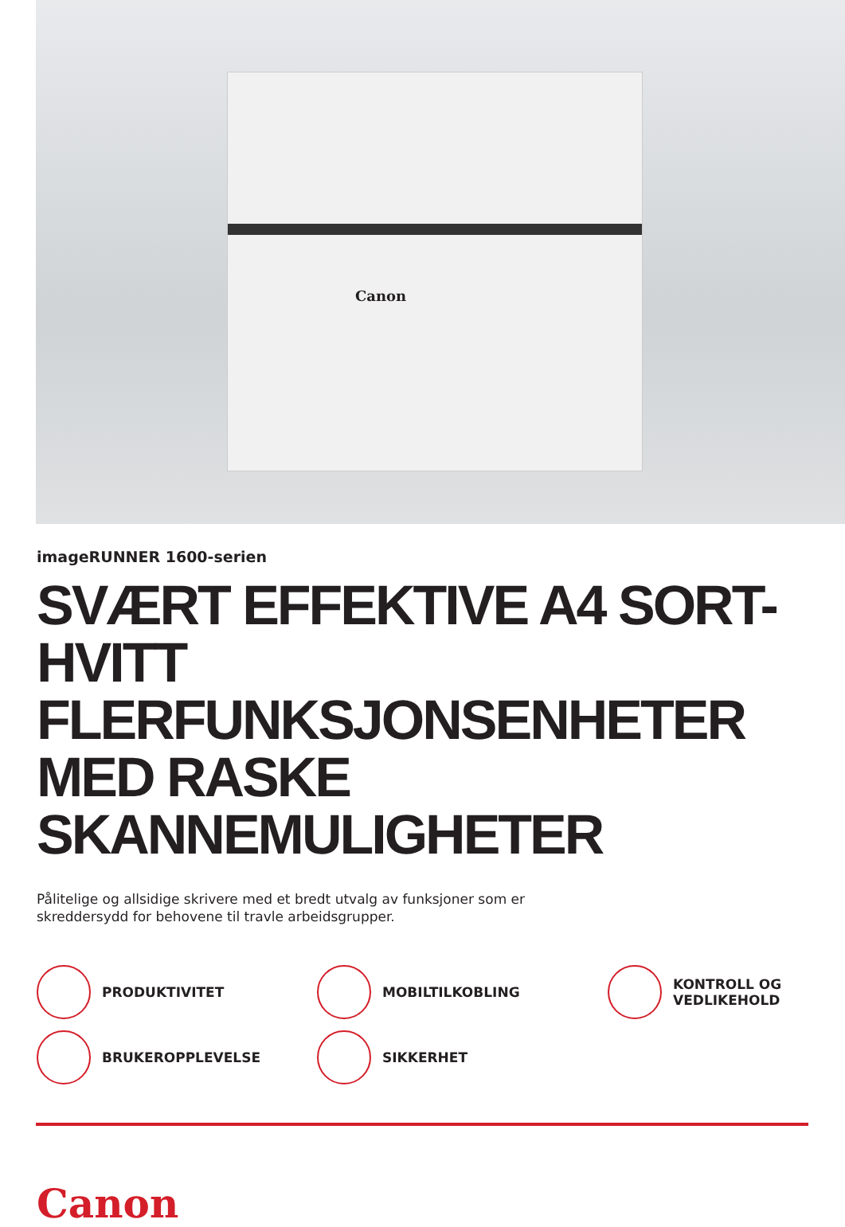Canon
imageRUNNER 1600-serien
SVÆRT EFFEKTIVE A4 SORT-HVITT FLERFUNKSJONSENHETER MED RASKE SKANNEMULIGHETER
Pålitelige og allsidige skrivere med et bredt utvalg av funksjoner som er skreddersydd for behovene til travle arbeidsgrupper.
PRODUKTIVITET
MOBILTILKOBLING
KONTROLL OG
VEDLIKEHOLD
BRUKEROPPLEVELSE
SIKKERHET
Canon